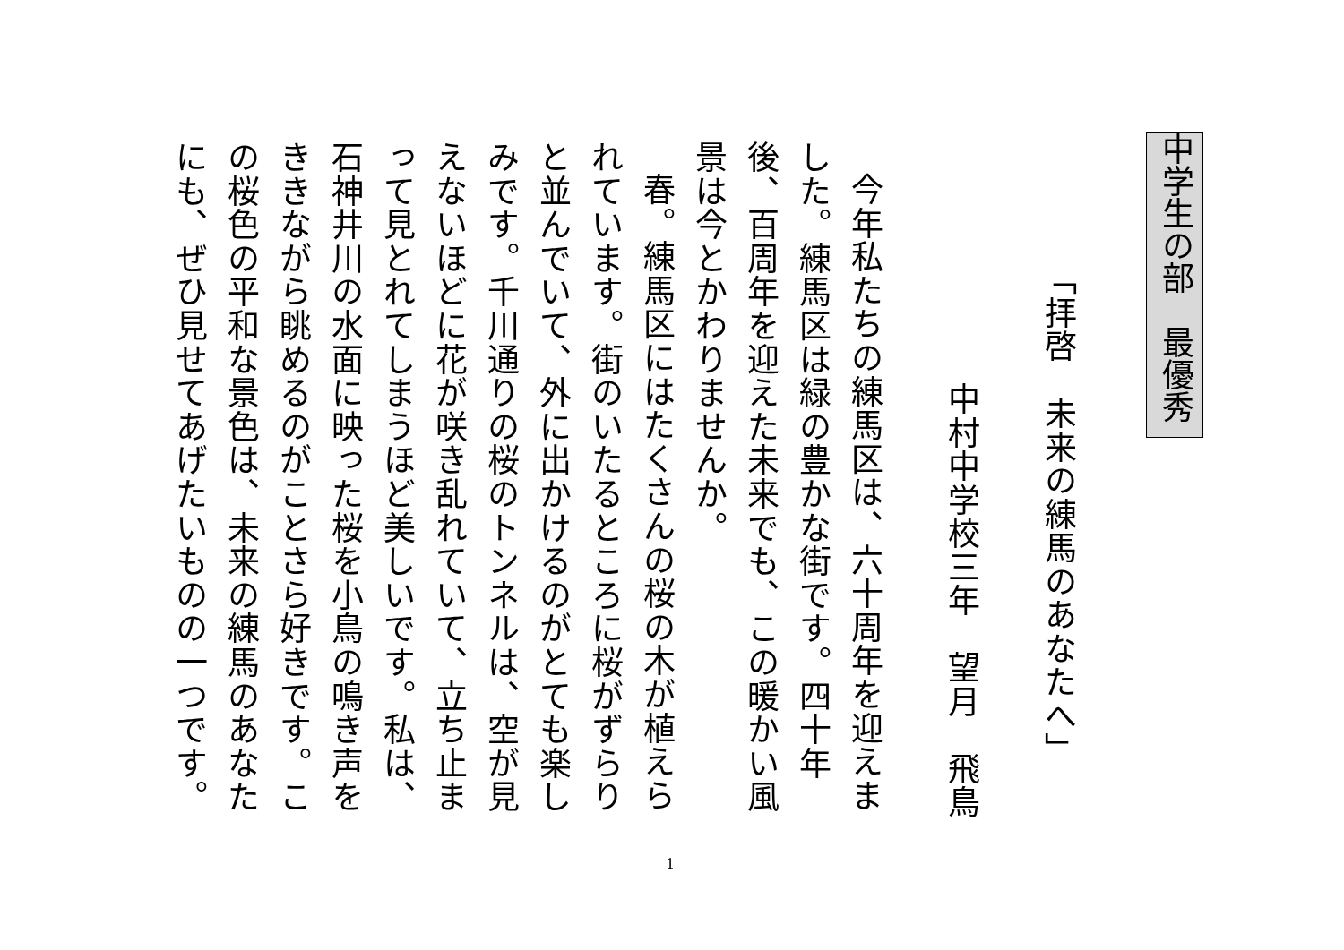中学生の部　最優秀
「拝啓　未来の練馬のあなたへ」
中村中学校三年　望月　飛鳥
今年私たちの練馬区は、六十周年を迎えました。練馬区は緑の豊かな街です。四十年後、百周年を迎えた未来でも、この暖かい風景は今とかわりませんか。
春。練馬区にはたくさんの桜の木が植えられています。街のいたるところに桜がずらりと並んでいて、外に出かけるのがとても楽しみです。千川通りの桜のトンネルは、空が見えないほどに花が咲き乱れていて、立ち止まって見とれてしまうほど美しいです。私は、石神井川の水面に映った桜を小鳥の鳴き声をききながら眺めるのがことさら好きです。この桜色の平和な景色は、未来の練馬のあなたにも、ぜひ見せてあげたいものの一つです。
1